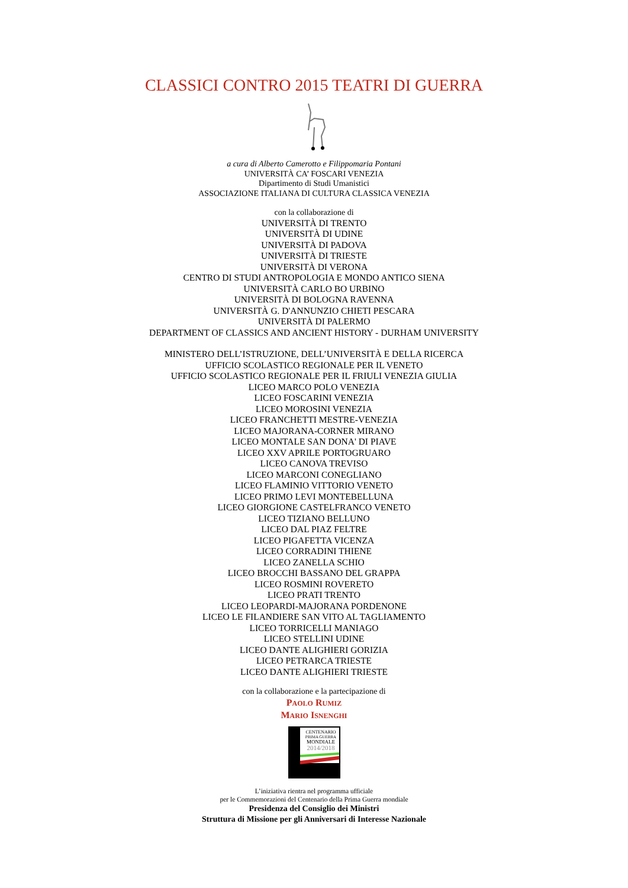CLASSICI CONTRO 2015 TEATRI DI GUERRA
a cura di Alberto Camerotto e Filippomaria Pontani
UNIVERSITÀ CA’ FOSCARI VENEZIA
Dipartimento di Studi Umanistici
ASSOCIAZIONE ITALIANA DI CULTURA CLASSICA VENEZIA
con la collaborazione di
UNIVERSITÀ DI TRENTO
UNIVERSITÀ DI UDINE
UNIVERSITÀ DI PADOVA
UNIVERSITÀ DI TRIESTE
UNIVERSITÀ DI VERONA
CENTRO DI STUDI ANTROPOLOGIA E MONDO ANTICO SIENA
UNIVERSITÀ CARLO BO URBINO
UNIVERSITÀ DI BOLOGNA RAVENNA
UNIVERSITÀ G. D'ANNUNZIO CHIETI PESCARA
UNIVERSITÀ DI PALERMO
DEPARTMENT OF CLASSICS AND ANCIENT HISTORY - DURHAM UNIVERSITY
MINISTERO DELL’ISTRUZIONE, DELL’UNIVERSITÀ E DELLA RICERCA
UFFICIO SCOLASTICO REGIONALE PER IL VENETO
UFFICIO SCOLASTICO REGIONALE PER IL FRIULI VENEZIA GIULIA
LICEO MARCO POLO VENEZIA
LICEO FOSCARINI VENEZIA
LICEO MOROSINI VENEZIA
LICEO FRANCHETTI MESTRE-VENEZIA
LICEO MAJORANA-CORNER MIRANO
LICEO MONTALE SAN DONA' DI PIAVE
LICEO XXV APRILE PORTOGRUARO
LICEO CANOVA TREVISO
LICEO MARCONI CONEGLIANO
LICEO FLAMINIO VITTORIO VENETO
LICEO PRIMO LEVI MONTEBELLUNA
LICEO GIORGIONE CASTELFRANCO VENETO
LICEO TIZIANO BELLUNO
LICEO DAL PIAZ FELTRE
LICEO PIGAFETTA VICENZA
LICEO CORRADINI THIENE
LICEO ZANELLA SCHIO
LICEO BROCCHI BASSANO DEL GRAPPA
LICEO ROSMINI ROVERETO
LICEO PRATI TRENTO
LICEO LEOPARDI-MAJORANA PORDENONE
LICEO LE FILANDIERE SAN VITO AL TAGLIAMENTO
LICEO TORRICELLI MANIAGO
LICEO STELLINI UDINE
LICEO DANTE ALIGHIERI GORIZIA
LICEO PETRARCA TRIESTE
LICEO DANTE ALIGHIERI TRIESTE
con la collaborazione e la partecipazione di
PAOLO RUMIZ
MARIO ISNENGHI
CENTENARIO
PRIMA GUERRA
MONDIALE
2014/2018
L’iniziativa rientra nel programma ufficiale
per le Commemorazioni del Centenario della Prima Guerra mondiale
Presidenza del Consiglio dei Ministri
Struttura di Missione per gli Anniversari di Interesse Nazionale